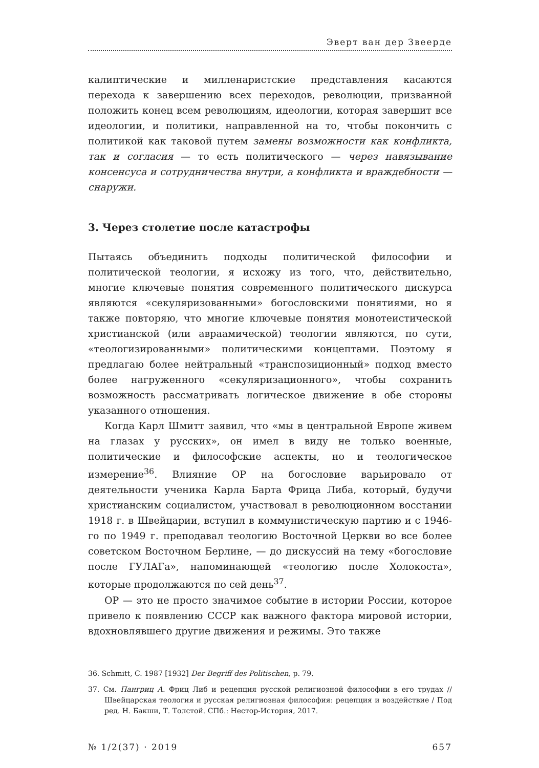Эверт ван дер Звеерде
калиптические и милленаристские представления касаются перехода к завершению всех переходов, революции, призванной положить конец всем революциям, идеологии, которая завершит все идеологии, и политики, направленной на то, чтобы покончить с политикой как таковой путем замены возможности как конфликта, так и согласия — то есть политического — через навязывание консенсуса и сотрудничества внутри, а конфликта и враждебности — снаружи.
3. Через столетие после катастрофы
Пытаясь объединить подходы политической философии и политической теологии, я исхожу из того, что, действительно, многие ключевые понятия современного политического дискурса являются «секуляризованными» богословскими понятиями, но я также повторяю, что многие ключевые понятия монотеистической христианской (или авраамической) теологии являются, по сути, «теологизированными» политическими концептами. Поэтому я предлагаю более нейтральный «транспозиционный» подход вместо более нагруженного «секуляризационного», чтобы сохранить возможность рассматривать логическое движение в обе стороны указанного отношения.
Когда Карл Шмитт заявил, что «мы в центральной Европе живем на глазах у русских», он имел в виду не только военные, политические и философские аспекты, но и теологическое измерение<sup>36</sup>. Влияние ОР на богословие варьировало от деятельности ученика Карла Барта Фрица Либа, который, будучи христианским социалистом, участвовал в революционном восстании 1918 г. в Швейцарии, вступил в коммунистическую партию и с 1946-го по 1949 г. преподавал теологию Восточной Церкви во все более советском Восточном Берлине, — до дискуссий на тему «богословие после ГУЛАГа», напоминающей «теологию после Холокоста», которые продолжаются по сей день<sup>37</sup>.
ОР — это не просто значимое событие в истории России, которое привело к появлению СССР как важного фактора мировой истории, вдохновлявшего другие движения и режимы. Это также
36. Schmitt, C. 1987 [1932] Der Begriff des Politischen, p. 79.
37. См. Пангриц А. Фриц Либ и рецепция русской религиозной философии в его трудах // Швейцарская теология и русская религиозная философия: рецепция и воздействие / Под ред. Н. Бакши, Т. Толстой. СПб.: Нестор-История, 2017.
№ 1/2(37) · 2019 657